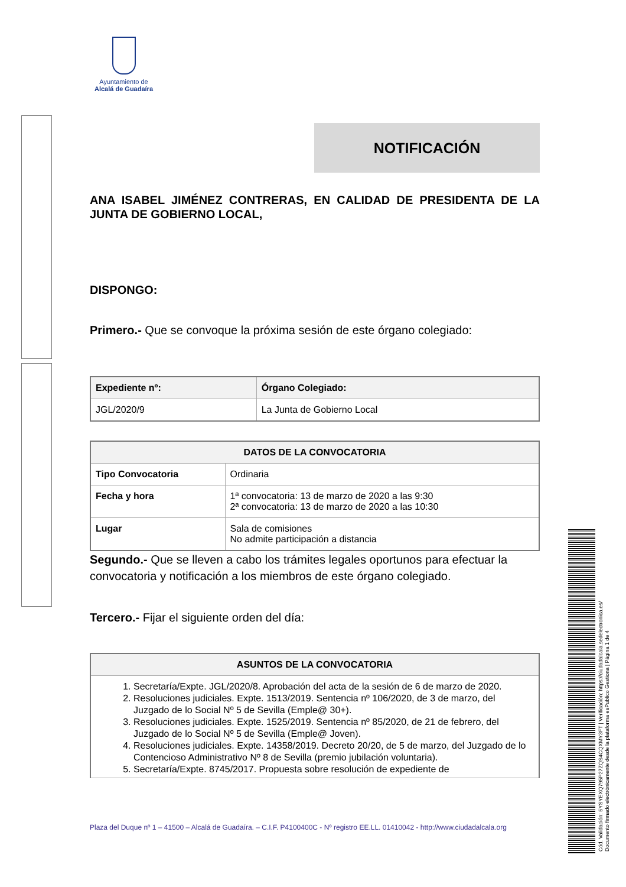Ayuntamiento de
Alcalá de Guadaíra
NOTIFICACIÓN
ANA ISABEL JIMÉNEZ CONTRERAS, EN CALIDAD DE PRESIDENTA DE LA JUNTA DE GOBIERNO LOCAL,
DISPONGO:
Primero.- Que se convoque la próxima sesión de este órgano colegiado:
| Expediente nº: | Órgano Colegiado: |
| --- | --- |
| JGL/2020/9 | La Junta de Gobierno Local |
| DATOS DE LA CONVOCATORIA | |
| --- | --- |
| Tipo Convocatoria | Ordinaria |
| Fecha y hora | 1ª convocatoria: 13 de marzo de 2020 a las 9:30 2ª convocatoria: 13 de marzo de 2020 a las 10:30 |
| Lugar | Sala de comisiones No admite participación a distancia |
Segundo.- Que se lleven a cabo los trámites legales oportunos para efectuar la convocatoria y notificación a los miembros de este órgano colegiado.
Tercero.- Fijar el siguiente orden del día:
| ASUNTOS DE LA CONVOCATORIA |
| --- |
| 1. Secretaría/Expte. JGL/2020/8. Aprobación del acta de la sesión de 6 de marzo de 2020. 2. Resoluciones judiciales. Expte. 1513/2019. Sentencia nº 106/2020, de 3 de marzo, del Juzgado de lo Social Nº 5 de Sevilla (Emple@ 30+). 3. Resoluciones judiciales. Expte. 1525/2019. Sentencia nº 85/2020, de 21 de febrero, del Juzgado de lo Social Nº 5 de Sevilla (Emple@ Joven). 4. Resoluciones judiciales. Expte. 14358/2019. Decreto 20/20, de 5 de marzo, del Juzgado de lo Contencioso Administrativo Nº 8 de Sevilla (premio jubilación voluntaria). 5. Secretaría/Expte. 8745/2017. Propuesta sobre resolución de expediente de |
Plaza del Duque nº 1 – 41500 – Alcalá de Guadaíra. – C.I.F. P4100400C - Nº registro EE.LL. 01410042 - http://www.ciudadalcala.org
Cód. Validación: 5YSYEXQ795P27ZQS4CQXMY3FT | Verificación: https://ciudadalcala.sedelectronica.es/
Documento firmado electrónicamente desde la plataforma esPublico Gestiona | Página 1 de 4